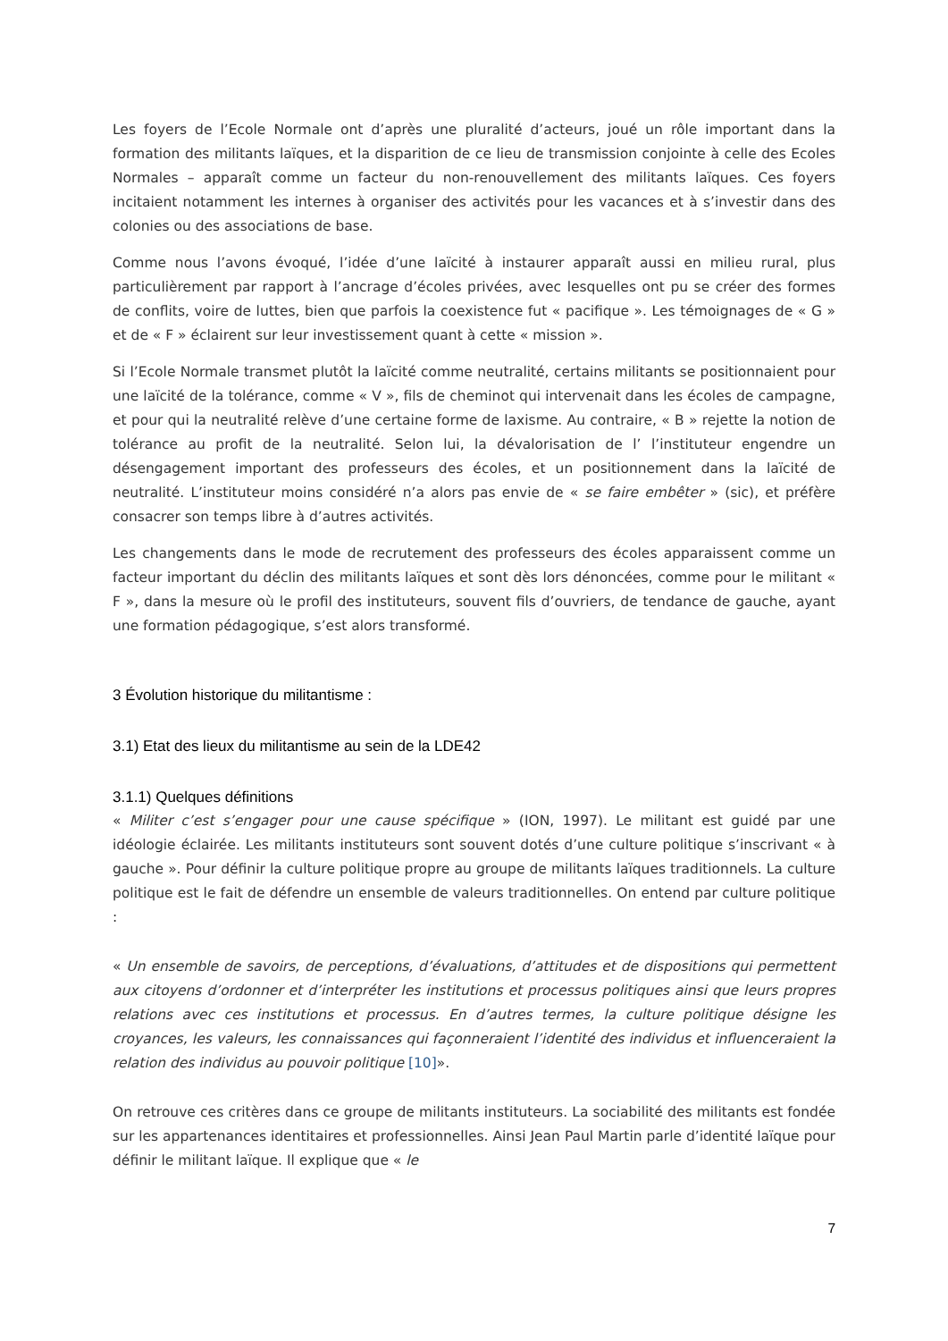Les foyers de l’Ecole Normale ont d’après une pluralité d’acteurs, joué un rôle important dans la formation des militants laïques, et la disparition de ce lieu de transmission conjointe à celle des Ecoles Normales – apparaît comme un facteur du non-renouvellement des militants laïques. Ces foyers incitaient notamment les internes à organiser des activités pour les vacances et à s’investir dans des colonies ou des associations de base.
Comme nous l’avons évoqué, l’idée d’une laïcité à instaurer apparaît aussi en milieu rural, plus particulièrement par rapport à l’ancrage d’écoles privées, avec lesquelles ont pu se créer des formes de conflits, voire de luttes, bien que parfois la coexistence fut « pacifique ». Les témoignages de « G » et de « F » éclairent sur leur investissement quant à cette « mission ».
Si l’Ecole Normale transmet plutôt la laïcité comme neutralité, certains militants se positionnaient pour une laïcité de la tolérance, comme « V », fils de cheminot qui intervenait dans les écoles de campagne, et pour qui la neutralité relève d’une certaine forme de laxisme. Au contraire, « B » rejette la notion de tolérance au profit de la neutralité. Selon lui, la dévalorisation de l’ l’instituteur engendre un désengagement important des professeurs des écoles, et un positionnement dans la laïcité de neutralité. L’instituteur moins considéré n’a alors pas envie de « se faire embêter » (sic), et préfère consacrer son temps libre à d’autres activités.
Les changements dans le mode de recrutement des professeurs des écoles apparaissent comme un facteur important du déclin des militants laïques et sont dès lors dénoncées, comme pour le militant « F », dans la mesure où le profil des instituteurs, souvent fils d’ouvriers, de tendance de gauche, ayant une formation pédagogique, s’est alors transformé.
3 Évolution historique du militantisme :
3.1) Etat des lieux du militantisme au sein de la LDE42
3.1.1) Quelques définitions
« Militer c’est s’engager pour une cause spécifique » (ION, 1997). Le militant est guidé par une idéologie éclairée. Les militants instituteurs sont souvent dotés d’une culture politique s’inscrivant « à gauche ». Pour définir la culture politique propre au groupe de militants laïques traditionnels. La culture politique est le fait de défendre un ensemble de valeurs traditionnelles. On entend par culture politique :
« Un ensemble de savoirs, de perceptions, d’évaluations, d’attitudes et de dispositions qui permettent aux citoyens d’ordonner et d’interpréter les institutions et processus politiques ainsi que leurs propres relations avec ces institutions et processus. En d’autres termes, la culture politique désigne les croyances, les valeurs, les connaissances qui façonneraient l’identité des individus et influenceraient la relation des individus au pouvoir politique [10]».
On retrouve ces critères dans ce groupe de militants instituteurs. La sociabilité des militants est fondée sur les appartenances identitaires et professionnelles. Ainsi Jean Paul Martin parle d’identité laïque pour définir le militant laïque. Il explique que « le
7